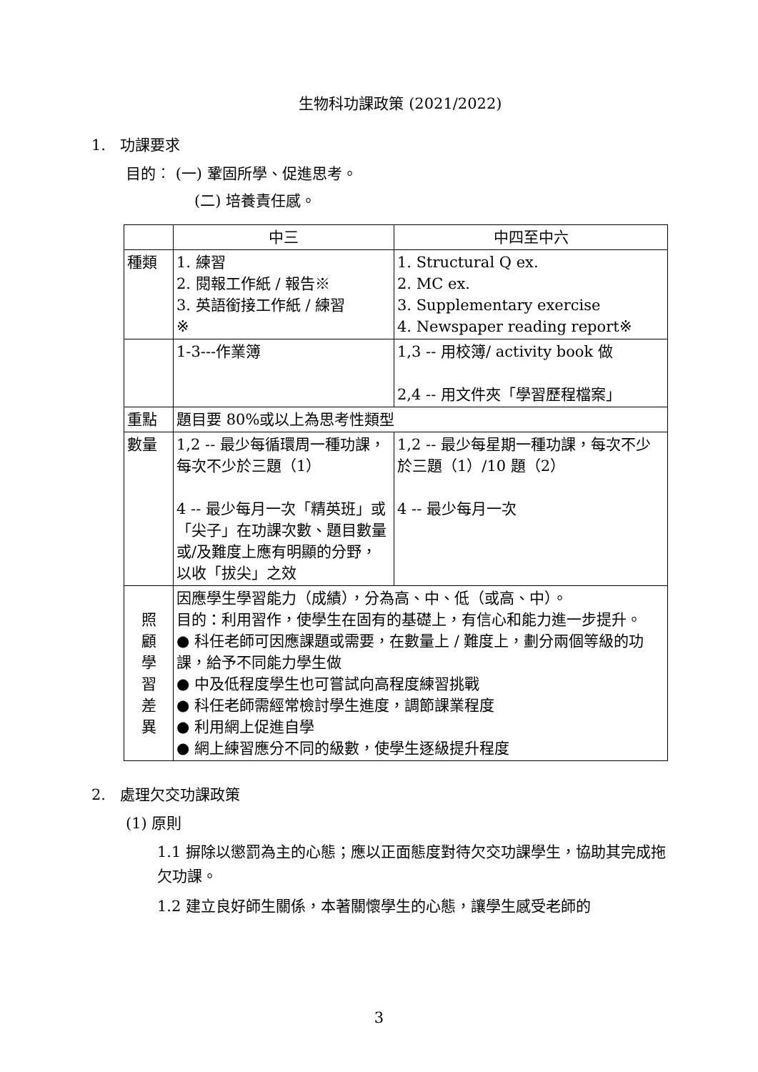生物科功課政策 (2021/2022)
1. 功課要求
目的︰ (一) 鞏固所學、促進思考。
(二) 培養責任感。
| | 中三 | 中四至中六 |
| 種類 | 1. 練習 2. 閱報工作紙 / 報告※ 3. 英語銜接工作紙 / 練習 ※ | 1. Structural Q ex. 2. MC ex. 3. Supplementary exercise 4. Newspaper reading report※ |
| | 1-3---作業簿 | 1,3 -- 用校簿/ activity book 做 2,4 -- 用文件夾「學習歷程檔案」 |
| 重點 | 題目要 80%或以上為思考性類型 | |
| 數量 | 1,2 -- 最少每循環周一種功課，每次不少於三題（1） 4 -- 最少每月一次「精英班」或「尖子」在功課次數、題目數量或/及難度上應有明顯的分野，以收「拔尖」之效 | 1,2 -- 最少每星期一種功課，每次不少於三題（1）/10 題（2） 4 -- 最少每月一次 |
| 照 顧 學 習 差 異 | 因應學生學習能力（成績），分為高、中、低（或高、中）。 目的：利用習作，使學生在固有的基礎上，有信心和能力進一步提升。 ● 科任老師可因應課題或需要，在數量上 / 難度上，劃分兩個等級的功課，給予不同能力學生做 ● 中及低程度學生也可嘗試向高程度練習挑戰 ● 科任老師需經常檢討學生進度，調節課業程度 ● 利用網上促進自學 ● 網上練習應分不同的級數，使學生逐級提升程度 | |
2. 處理欠交功課政策
(1) 原則
1.1 摒除以懲罰為主的心態；應以正面態度對待欠交功課學生，協助其完成拖欠功課。
1.2 建立良好師生關係，本著關懷學生的心態，讓學生感受老師的
3